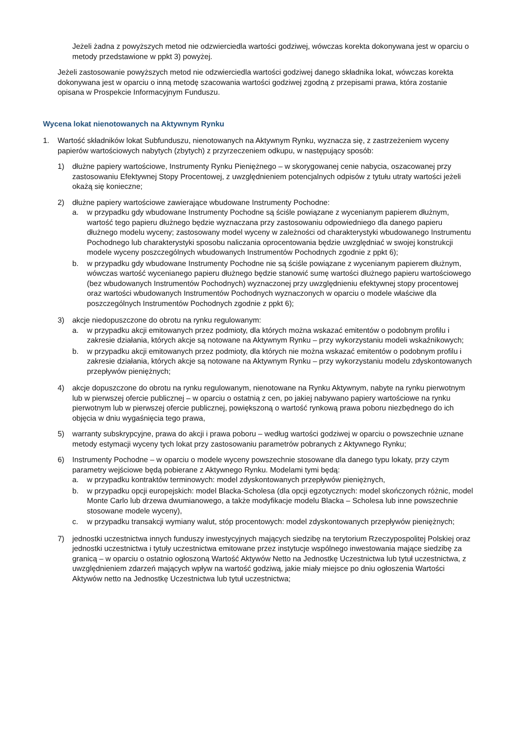Jeżeli żadna z powyższych metod nie odzwierciedla wartości godziwej, wówczas korekta dokonywana jest w oparciu o metody przedstawione w ppkt 3) powyżej.
Jeżeli zastosowanie powyższych metod nie odzwierciedla wartości godziwej danego składnika lokat, wówczas korekta dokonywana jest w oparciu o inną metodę szacowania wartości godziwej zgodną z przepisami prawa, która zostanie opisana w Prospekcie Informacyjnym Funduszu.
Wycena lokat nienotowanych na Aktywnym Rynku
1. Wartość składników lokat Subfunduszu, nienotowanych na Aktywnym Rynku, wyznacza się, z zastrzeżeniem wyceny papierów wartościowych nabytych (zbytych) z przyrzeczeniem odkupu, w następujący sposób:
1) dłużne papiery wartościowe, Instrumenty Rynku Pieniężnego – w skorygowanej cenie nabycia, oszacowanej przy zastosowaniu Efektywnej Stopy Procentowej, z uwzględnieniem potencjalnych odpisów z tytułu utraty wartości jeżeli okażą się konieczne;
2) dłużne papiery wartościowe zawierające wbudowane Instrumenty Pochodne:
a. w przypadku gdy wbudowane Instrumenty Pochodne są ściśle powiązane z wycenianym papierem dłużnym, wartość tego papieru dłużnego będzie wyznaczana przy zastosowaniu odpowiedniego dla danego papieru dłużnego modelu wyceny; zastosowany model wyceny w zależności od charakterystyki wbudowanego Instrumentu Pochodnego lub charakterystyki sposobu naliczania oprocentowania będzie uwzględniać w swojej konstrukcji modele wyceny poszczególnych wbudowanych Instrumentów Pochodnych zgodnie z ppkt 6);
b. w przypadku gdy wbudowane Instrumenty Pochodne nie są ściśle powiązane z wycenianym papierem dłużnym, wówczas wartość wycenianego papieru dłużnego będzie stanowić sumę wartości dłużnego papieru wartościowego (bez wbudowanych Instrumentów Pochodnych) wyznaczonej przy uwzględnieniu efektywnej stopy procentowej oraz wartości wbudowanych Instrumentów Pochodnych wyznaczonych w oparciu o modele właściwe dla poszczególnych Instrumentów Pochodnych zgodnie z ppkt 6);
3) akcje niedopuszczone do obrotu na rynku regulowanym:
a. w przypadku akcji emitowanych przez podmioty, dla których można wskazać emitentów o podobnym profilu i zakresie działania, których akcje są notowane na Aktywnym Rynku – przy wykorzystaniu modeli wskaźnikowych;
b. w przypadku akcji emitowanych przez podmioty, dla których nie można wskazać emitentów o podobnym profilu i zakresie działania, których akcje są notowane na Aktywnym Rynku – przy wykorzystaniu modelu zdyskontowanych przepływów pieniężnych;
4) akcje dopuszczone do obrotu na rynku regulowanym, nienotowane na Rynku Aktywnym, nabyte na rynku pierwotnym lub w pierwszej ofercie publicznej – w oparciu o ostatnią z cen, po jakiej nabywano papiery wartościowe na rynku pierwotnym lub w pierwszej ofercie publicznej, powiększoną o wartość rynkową prawa poboru niezbędnego do ich objęcia w dniu wygaśnięcia tego prawa,
5) warranty subskrypcyjne, prawa do akcji i prawa poboru – według wartości godziwej w oparciu o powszechnie uznane metody estymacji wyceny tych lokat przy zastosowaniu parametrów pobranych z Aktywnego Rynku;
6) Instrumenty Pochodne – w oparciu o modele wyceny powszechnie stosowane dla danego typu lokaty, przy czym parametry wejściowe będą pobierane z Aktywnego Rynku. Modelami tymi będą:
a. w przypadku kontraktów terminowych: model zdyskontowanych przepływów pieniężnych,
b. w przypadku opcji europejskich: model Blacka-Scholesa (dla opcji egzotycznych: model skończonych różnic, model Monte Carlo lub drzewa dwumianowego, a także modyfikacje modelu Blacka – Scholesa lub inne powszechnie stosowane modele wyceny),
c. w przypadku transakcji wymiany walut, stóp procentowych: model zdyskontowanych przepływów pieniężnych;
7) jednostki uczestnictwa innych funduszy inwestycyjnych mających siedzibę na terytorium Rzeczypospolitej Polskiej oraz jednostki uczestnictwa i tytuły uczestnictwa emitowane przez instytucje wspólnego inwestowania mające siedzibę za granicą – w oparciu o ostatnio ogłoszoną Wartość Aktywów Netto na Jednostkę Uczestnictwa lub tytuł uczestnictwa, z uwzględnieniem zdarzeń mających wpływ na wartość godziwą, jakie miały miejsce po dniu ogłoszenia Wartości Aktywów netto na Jednostkę Uczestnictwa lub tytuł uczestnictwa;